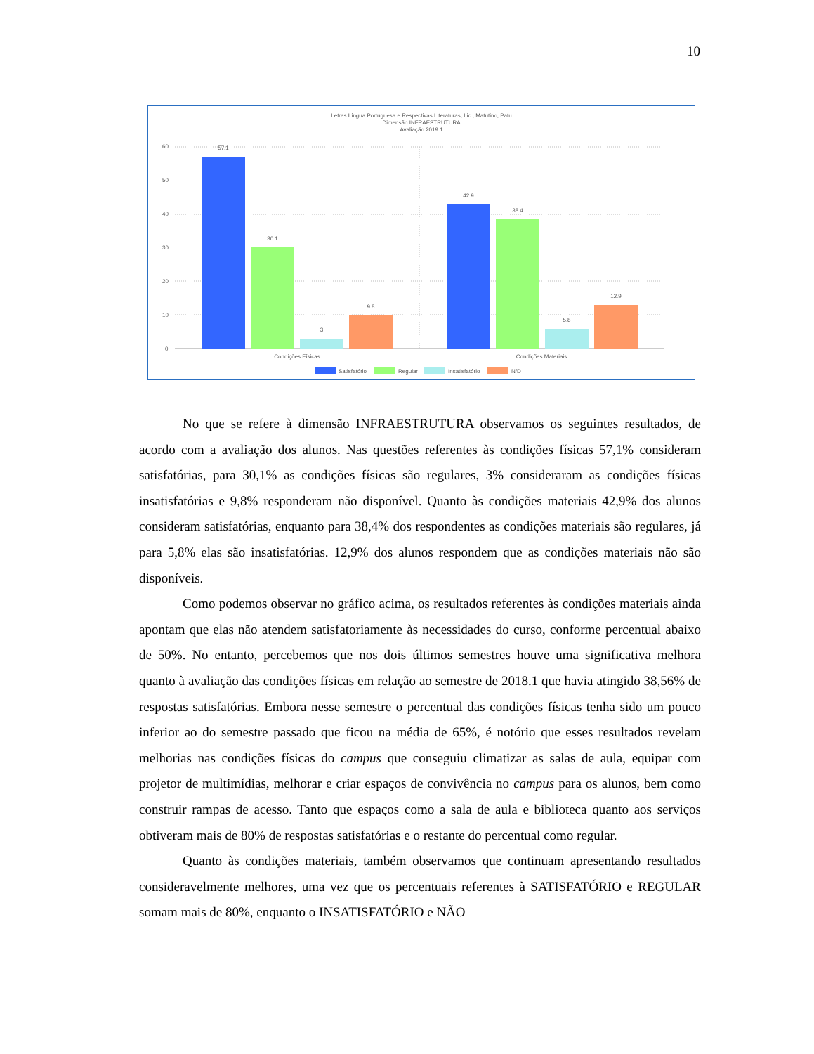10
Letras Língua Portuguesa e Respectivas Literaturas, Lic., Matutino, Patu
Dimensão INFRAESTRUTURA
Avaliação 2019.1
60
50
40
30
20
10
0
57.1
30.1
3
9.8
42.9
38.4
5.8
12.9
Condições Físicas
Condições Materiais
Satisfatório
Regular
Insatisfatório
N/D
No que se refere à dimensão INFRAESTRUTURA observamos os seguintes resultados, de acordo com a avaliação dos alunos. Nas questões referentes às condições físicas 57,1% consideram satisfatórias, para 30,1% as condições físicas são regulares, 3% consideraram as condições físicas insatisfatórias e 9,8% responderam não disponível. Quanto às condições materiais 42,9% dos alunos consideram satisfatórias, enquanto para 38,4% dos respondentes as condições materiais são regulares, já para 5,8% elas são insatisfatórias. 12,9% dos alunos respondem que as condições materiais não são disponíveis.
Como podemos observar no gráfico acima, os resultados referentes às condições materiais ainda apontam que elas não atendem satisfatoriamente às necessidades do curso, conforme percentual abaixo de 50%. No entanto, percebemos que nos dois últimos semestres houve uma significativa melhora quanto à avaliação das condições físicas em relação ao semestre de 2018.1 que havia atingido 38,56% de respostas satisfatórias. Embora nesse semestre o percentual das condições físicas tenha sido um pouco inferior ao do semestre passado que ficou na média de 65%, é notório que esses resultados revelam melhorias nas condições físicas do campus que conseguiu climatizar as salas de aula, equipar com projetor de multimídias, melhorar e criar espaços de convivência no campus para os alunos, bem como construir rampas de acesso. Tanto que espaços como a sala de aula e biblioteca quanto aos serviços obtiveram mais de 80% de respostas satisfatórias e o restante do percentual como regular.
Quanto às condições materiais, também observamos que continuam apresentando resultados consideravelmente melhores, uma vez que os percentuais referentes à SATISFATÓRIO e REGULAR somam mais de 80%, enquanto o INSATISFATÓRIO e NÃO